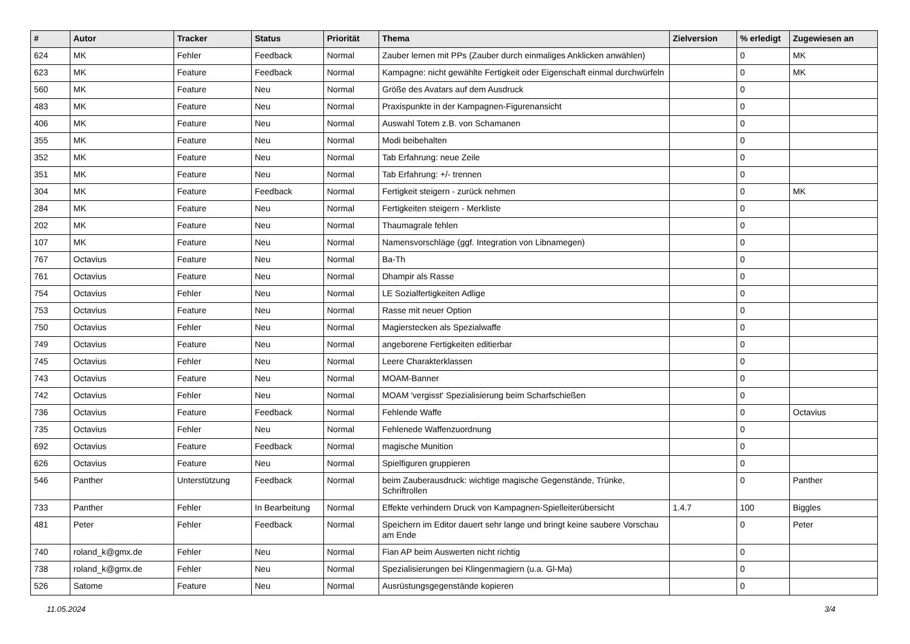| # | Autor | Tracker | Status | Priorität | Thema | Zielversion | % erledigt | Zugewiesen an |
| --- | --- | --- | --- | --- | --- | --- | --- | --- |
| 624 | MK | Fehler | Feedback | Normal | Zauber lernen mit PPs (Zauber durch einmaliges Anklicken anwählen) | | 0 | MK |
| 623 | MK | Feature | Feedback | Normal | Kampagne: nicht gewählte Fertigkeit oder Eigenschaft einmal durchwürfeln | | 0 | MK |
| 560 | MK | Feature | Neu | Normal | Größe des Avatars auf dem Ausdruck | | 0 | |
| 483 | MK | Feature | Neu | Normal | Praxispunkte in der Kampagnen-Figurenansicht | | 0 | |
| 406 | MK | Feature | Neu | Normal | Auswahl Totem z.B. von Schamanen | | 0 | |
| 355 | MK | Feature | Neu | Normal | Modi beibehalten | | 0 | |
| 352 | MK | Feature | Neu | Normal | Tab Erfahrung: neue Zeile | | 0 | |
| 351 | MK | Feature | Neu | Normal | Tab Erfahrung: +/- trennen | | 0 | |
| 304 | MK | Feature | Feedback | Normal | Fertigkeit steigern - zurück nehmen | | 0 | MK |
| 284 | MK | Feature | Neu | Normal | Fertigkeiten steigern - Merkliste | | 0 | |
| 202 | MK | Feature | Neu | Normal | Thaumagrale fehlen | | 0 | |
| 107 | MK | Feature | Neu | Normal | Namensvorschläge (ggf. Integration von Libnamegen) | | 0 | |
| 767 | Octavius | Feature | Neu | Normal | Ba-Th | | 0 | |
| 761 | Octavius | Feature | Neu | Normal | Dhampir als Rasse | | 0 | |
| 754 | Octavius | Fehler | Neu | Normal | LE Sozialfertigkeiten Adlige | | 0 | |
| 753 | Octavius | Feature | Neu | Normal | Rasse mit neuer Option | | 0 | |
| 750 | Octavius | Fehler | Neu | Normal | Magierstecken als Spezialwaffe | | 0 | |
| 749 | Octavius | Feature | Neu | Normal | angeborene Fertigkeiten editierbar | | 0 | |
| 745 | Octavius | Fehler | Neu | Normal | Leere Charakterklassen | | 0 | |
| 743 | Octavius | Feature | Neu | Normal | MOAM-Banner | | 0 | |
| 742 | Octavius | Fehler | Neu | Normal | MOAM 'vergisst' Spezialisierung beim Scharfschießen | | 0 | |
| 736 | Octavius | Feature | Feedback | Normal | Fehlende Waffe | | 0 | Octavius |
| 735 | Octavius | Fehler | Neu | Normal | Fehlenede Waffenzuordnung | | 0 | |
| 692 | Octavius | Feature | Feedback | Normal | magische Munition | | 0 | |
| 626 | Octavius | Feature | Neu | Normal | Spielfiguren gruppieren | | 0 | |
| 546 | Panther | Unterstützung | Feedback | Normal | beim Zauberausdruck: wichtige magische Gegenstände, Trünke, Schriftrollen | | 0 | Panther |
| 733 | Panther | Fehler | In Bearbeitung | Normal | Effekte verhindern Druck von Kampagnen-Spielleiterübersicht | 1.4.7 | 100 | Biggles |
| 481 | Peter | Fehler | Feedback | Normal | Speichern im Editor dauert sehr lange und bringt keine saubere Vorschau am Ende | | 0 | Peter |
| 740 | roland_k@gmx.de | Fehler | Neu | Normal | Fian AP beim Auswerten nicht richtig | | 0 | |
| 738 | roland_k@gmx.de | Fehler | Neu | Normal | Spezialisierungen bei Klingenmagiern (u.a. Gl-Ma) | | 0 | |
| 526 | Satome | Feature | Neu | Normal | Ausrüstungsgegenstände kopieren | | 0 | |
11.05.2024 3/4